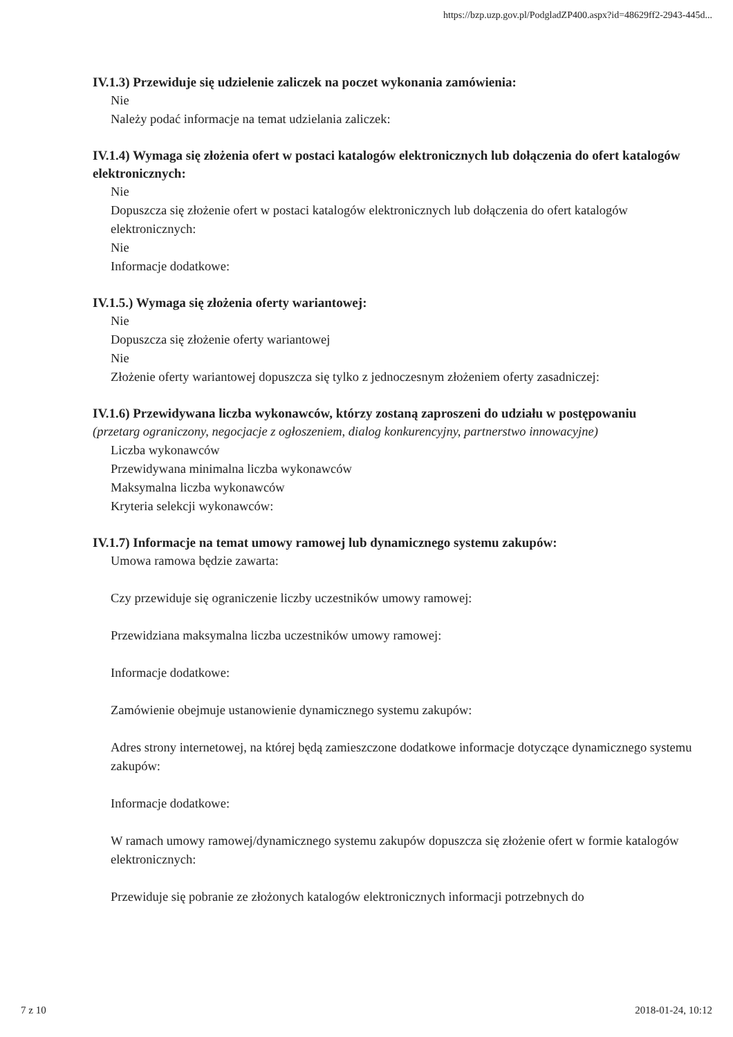https://bzp.uzp.gov.pl/PodgladZP400.aspx?id=48629ff2-2943-445d...
IV.1.3) Przewiduje się udzielenie zaliczek na poczet wykonania zamówienia:
Nie
Należy podać informacje na temat udzielania zaliczek:
IV.1.4) Wymaga się złożenia ofert w postaci katalogów elektronicznych lub dołączenia do ofert katalogów elektronicznych:
Nie
Dopuszcza się złożenie ofert w postaci katalogów elektronicznych lub dołączenia do ofert katalogów elektronicznych:
Nie
Informacje dodatkowe:
IV.1.5.) Wymaga się złożenia oferty wariantowej:
Nie
Dopuszcza się złożenie oferty wariantowej
Nie
Złożenie oferty wariantowej dopuszcza się tylko z jednoczesnym złożeniem oferty zasadniczej:
IV.1.6) Przewidywana liczba wykonawców, którzy zostaną zaproszeni do udziału w postępowaniu
(przetarg ograniczony, negocjacje z ogłoszeniem, dialog konkurencyjny, partnerstwo innowacyjne)
Liczba wykonawców
Przewidywana minimalna liczba wykonawców
Maksymalna liczba wykonawców
Kryteria selekcji wykonawców:
IV.1.7) Informacje na temat umowy ramowej lub dynamicznego systemu zakupów:
Umowa ramowa będzie zawarta:
Czy przewiduje się ograniczenie liczby uczestników umowy ramowej:
Przewidziana maksymalna liczba uczestników umowy ramowej:
Informacje dodatkowe:
Zamówienie obejmuje ustanowienie dynamicznego systemu zakupów:
Adres strony internetowej, na której będą zamieszczone dodatkowe informacje dotyczące dynamicznego systemu zakupów:
Informacje dodatkowe:
W ramach umowy ramowej/dynamicznego systemu zakupów dopuszcza się złożenie ofert w formie katalogów elektronicznych:
Przewiduje się pobranie ze złożonych katalogów elektronicznych informacji potrzebnych do
7 z 10 2018-01-24, 10:12